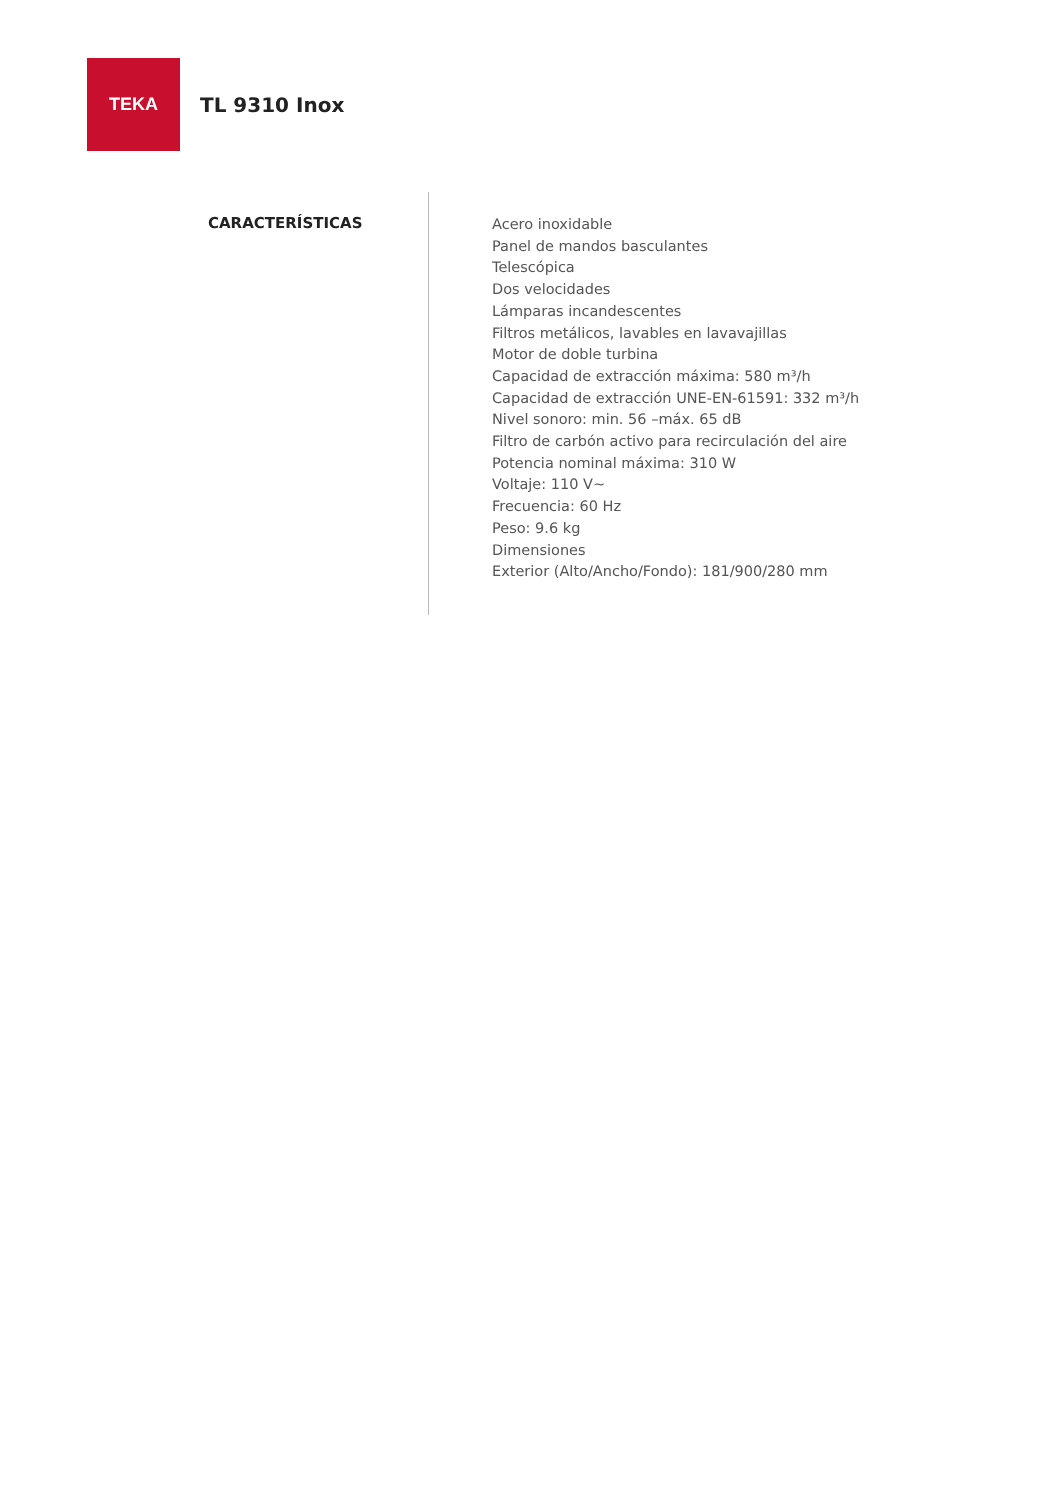TEKA
TL 9310 Inox
CARACTERÍSTICAS
Acero inoxidable
Panel de mandos basculantes
Telescópica
Dos velocidades
Lámparas incandescentes
Filtros metálicos, lavables en lavavajillas
Motor de doble turbina
Capacidad de extracción máxima: 580 m³/h
Capacidad de extracción UNE-EN-61591: 332 m³/h
Nivel sonoro: min. 56 –máx. 65 dB
Filtro de carbón activo para recirculación del aire
Potencia nominal máxima: 310 W
Voltaje: 110 V~
Frecuencia: 60 Hz
Peso: 9.6 kg
Dimensiones
Exterior (Alto/Ancho/Fondo): 181/900/280 mm